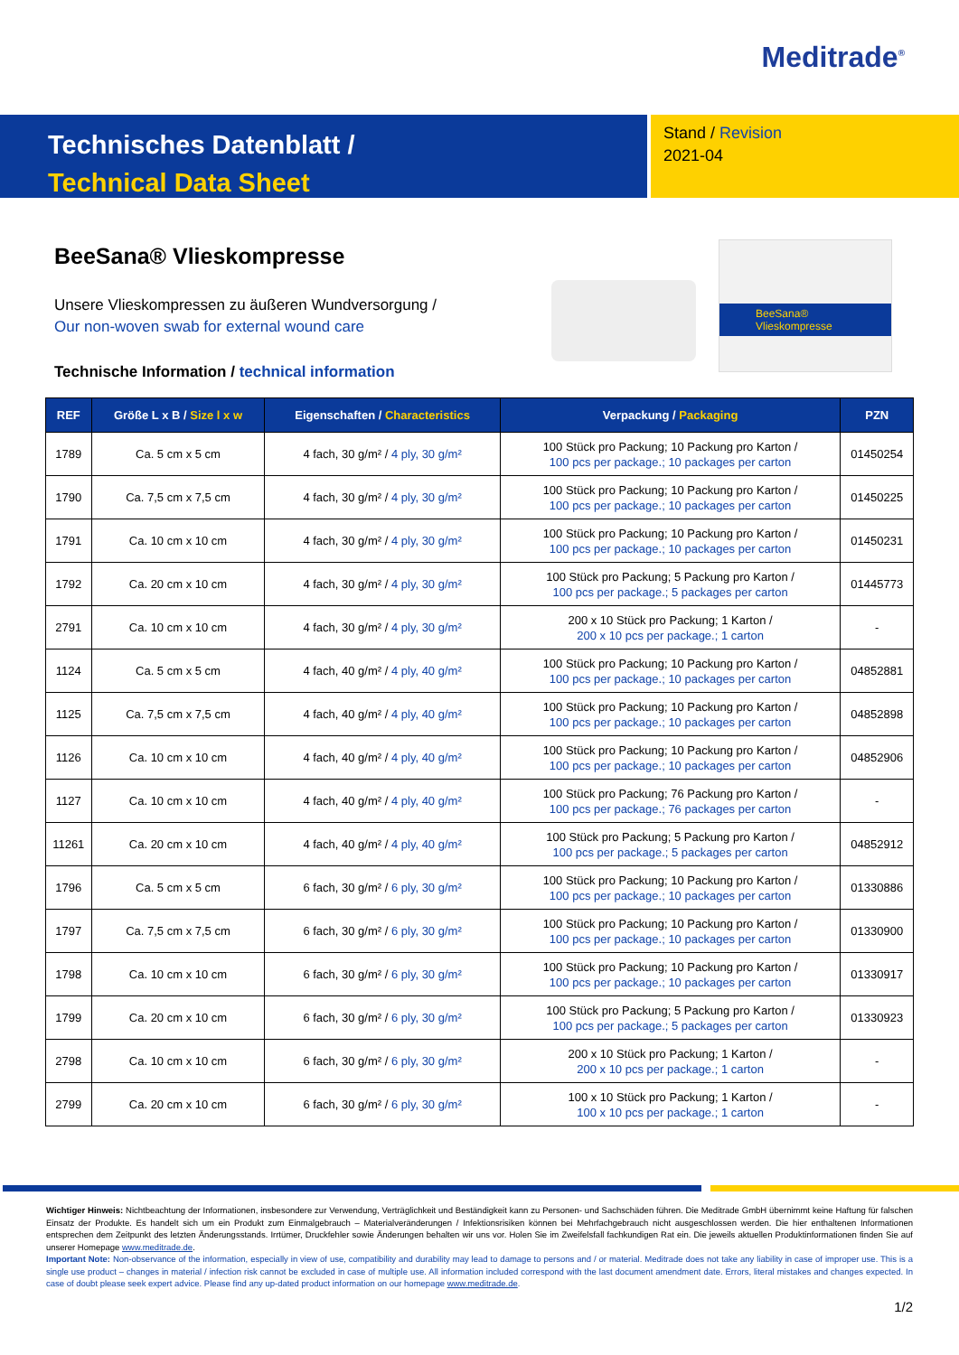Meditrade<sup>®</sup>
Technisches Datenblatt /
Technical Data Sheet
Stand / Revision
2021-04
BeeSana® Vlieskompresse
Unsere Vlieskompressen zu äußeren Wundversorgung /
Our non-woven swab for external wound care
BeeSana® Vlieskompresse
Technische Information / technical information
| REF | Größe L x B / Size l x w | Eigenschaften / Characteristics | Verpackung / Packaging | PZN |
| --- | --- | --- | --- | --- |
| 1789 | Ca. 5 cm x 5 cm | 4 fach, 30 g/m² / 4 ply, 30 g/m² | 100 Stück pro Packung; 10 Packung pro Karton / 100 pcs per package.; 10 packages per carton | 01450254 |
| 1790 | Ca. 7,5 cm x 7,5 cm | 4 fach, 30 g/m² / 4 ply, 30 g/m² | 100 Stück pro Packung; 10 Packung pro Karton / 100 pcs per package.; 10 packages per carton | 01450225 |
| 1791 | Ca. 10 cm x 10 cm | 4 fach, 30 g/m² / 4 ply, 30 g/m² | 100 Stück pro Packung; 10 Packung pro Karton / 100 pcs per package.; 10 packages per carton | 01450231 |
| 1792 | Ca. 20 cm x 10 cm | 4 fach, 30 g/m² / 4 ply, 30 g/m² | 100 Stück pro Packung; 5 Packung pro Karton / 100 pcs per package.; 5 packages per carton | 01445773 |
| 2791 | Ca. 10 cm x 10 cm | 4 fach, 30 g/m² / 4 ply, 30 g/m² | 200 x 10 Stück pro Packung; 1 Karton / 200 x 10 pcs per package.; 1 carton | - |
| 1124 | Ca. 5 cm x 5 cm | 4 fach, 40 g/m² / 4 ply, 40 g/m² | 100 Stück pro Packung; 10 Packung pro Karton / 100 pcs per package.; 10 packages per carton | 04852881 |
| 1125 | Ca. 7,5 cm x 7,5 cm | 4 fach, 40 g/m² / 4 ply, 40 g/m² | 100 Stück pro Packung; 10 Packung pro Karton / 100 pcs per package.; 10 packages per carton | 04852898 |
| 1126 | Ca. 10 cm x 10 cm | 4 fach, 40 g/m² / 4 ply, 40 g/m² | 100 Stück pro Packung; 10 Packung pro Karton / 100 pcs per package.; 10 packages per carton | 04852906 |
| 1127 | Ca. 10 cm x 10 cm | 4 fach, 40 g/m² / 4 ply, 40 g/m² | 100 Stück pro Packung; 76 Packung pro Karton / 100 pcs per package.; 76 packages per carton | - |
| 11261 | Ca. 20 cm x 10 cm | 4 fach, 40 g/m² / 4 ply, 40 g/m² | 100 Stück pro Packung; 5 Packung pro Karton / 100 pcs per package.; 5 packages per carton | 04852912 |
| 1796 | Ca. 5 cm x 5 cm | 6 fach, 30 g/m² / 6 ply, 30 g/m² | 100 Stück pro Packung; 10 Packung pro Karton / 100 pcs per package.; 10 packages per carton | 01330886 |
| 1797 | Ca. 7,5 cm x 7,5 cm | 6 fach, 30 g/m² / 6 ply, 30 g/m² | 100 Stück pro Packung; 10 Packung pro Karton / 100 pcs per package.; 10 packages per carton | 01330900 |
| 1798 | Ca. 10 cm x 10 cm | 6 fach, 30 g/m² / 6 ply, 30 g/m² | 100 Stück pro Packung; 10 Packung pro Karton / 100 pcs per package.; 10 packages per carton | 01330917 |
| 1799 | Ca. 20 cm x 10 cm | 6 fach, 30 g/m² / 6 ply, 30 g/m² | 100 Stück pro Packung; 5 Packung pro Karton / 100 pcs per package.; 5 packages per carton | 01330923 |
| 2798 | Ca. 10 cm x 10 cm | 6 fach, 30 g/m² / 6 ply, 30 g/m² | 200 x 10 Stück pro Packung; 1 Karton / 200 x 10 pcs per package.; 1 carton | - |
| 2799 | Ca. 20 cm x 10 cm | 6 fach, 30 g/m² / 6 ply, 30 g/m² | 100 x 10 Stück pro Packung; 1 Karton / 100 x 10 pcs per package.; 1 carton | - |
Wichtiger Hinweis: Nichtbeachtung der Informationen, insbesondere zur Verwendung, Verträglichkeit und Beständigkeit kann zu Personen- und Sachschäden führen. Die Meditrade GmbH übernimmt keine Haftung für falschen Einsatz der Produkte. Es handelt sich um ein Produkt zum Einmalgebrauch – Materialveränderungen / Infektionsrisiken können bei Mehrfachgebrauch nicht ausgeschlossen werden. Die hier enthaltenen Informationen entsprechen dem Zeitpunkt des letzten Änderungsstands. Irrtümer, Druckfehler sowie Änderungen behalten wir uns vor. Holen Sie im Zweifelsfall fachkundigen Rat ein. Die jeweils aktuellen Produktinformationen finden Sie auf unserer Homepage www.meditrade.de.
Important Note: Non-observance of the information, especially in view of use, compatibility and durability may lead to damage to persons and / or material. Meditrade does not take any liability in case of improper use. This is a single use product – changes in material / infection risk cannot be excluded in case of multiple use. All information included correspond with the last document amendment date. Errors, literal mistakes and changes expected. In case of doubt please seek expert advice. Please find any up-dated product information on our homepage www.meditrade.de.
1/2